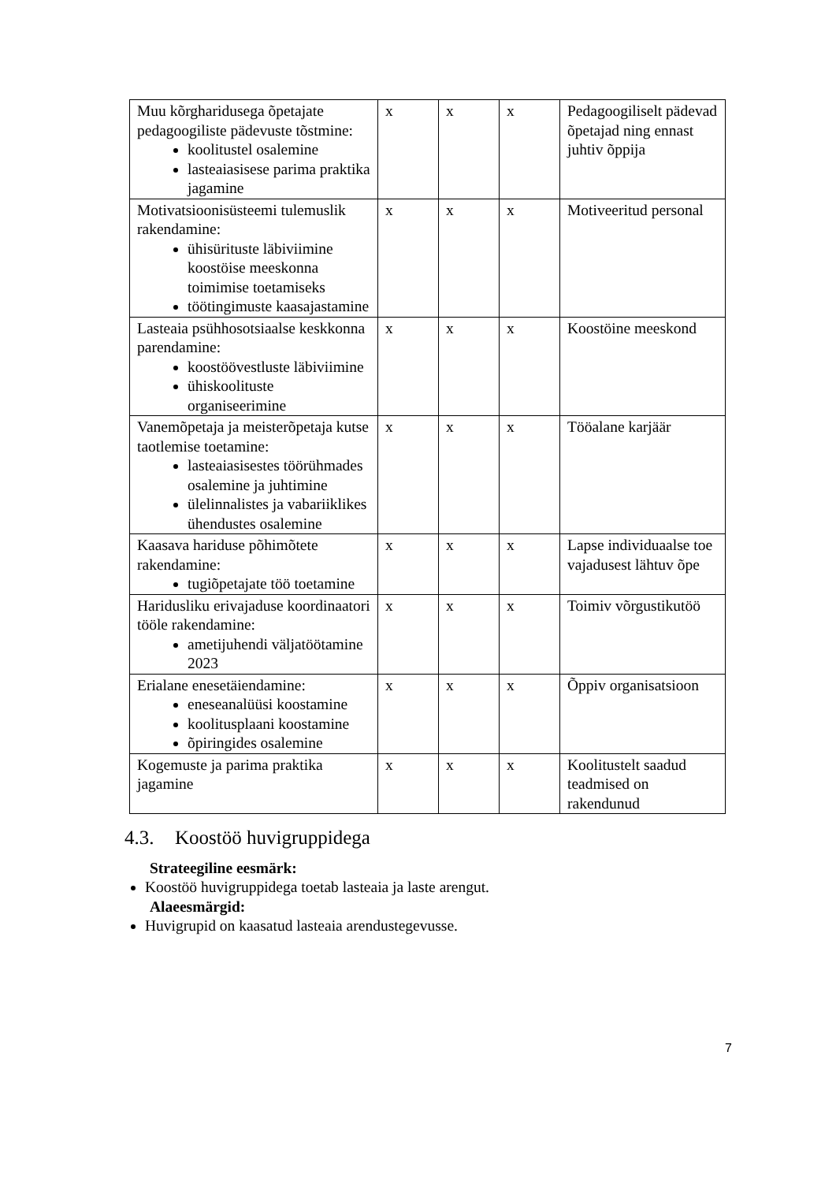| Muu kõrgharidusega õpetajate pedagoogiliste pädevuste tõstmine: koolitustel osalemine lasteaiasisese parima praktika jagamine | x | x | x | Pedagoogiliselt pädevad õpetajad ning ennast juhtiv õppija |
| Motivatsioonisüsteemi tulemuslik rakendamine: ühisürituste läbiviimine koostöise meeskonna toimimise toetamiseks töötingimuste kaasajastamine | x | x | x | Motiveeritud personal |
| Lasteaia psühhosotsiaalse keskkonna parendamine: koostöövestluste läbiviimine ühiskoolituste organiseerimine | x | x | x | Koostöine meeskond |
| Vanemõpetaja ja meisterõpetaja kutse taotlemise toetamine: lasteaiasisestes töörühmades osalemine ja juhtimine ülelinnalistes ja vabariiklikes ühendustes osalemine | x | x | x | Tööalane karjäär |
| Kaasava hariduse põhimõtete rakendamine: tugiõpetajate töö toetamine | x | x | x | Lapse individuaalse toe vajadusest lähtuv õpe |
| Haridusliku erivajaduse koordinaatori tööle rakendamine: ametijuhendi väljatöötamine 2023 | x | x | x | Toimiv võrgustikutöö |
| Erialane enesetäiendamine: eneseanalüüsi koostamine koolitusplaani koostamine õpiringides osalemine | x | x | x | Õppiv organisatsioon |
| Kogemuste ja parima praktika jagamine | x | x | x | Koolitustelt saadud teadmised on rakendunud |
4.3. Koostöö huvigruppidega
Strateegiline eesmärk:
Koostöö huvigruppidega toetab lasteaia ja laste arengut.
Alaeesmärgid:
Huvigrupid on kaasatud lasteaia arendustegevusse.
7